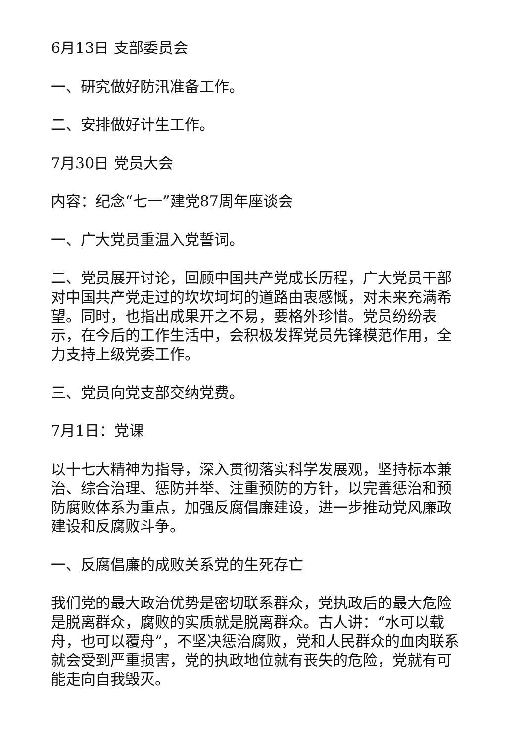6月13日 支部委员会
一、研究做好防汛准备工作。
二、安排做好计生工作。
7月30日 党员大会
内容：纪念“七一”建党87周年座谈会
一、广大党员重温入党誓词。
二、党员展开讨论，回顾中国共产党成长历程，广大党员干部对中国共产党走过的坎坎坷坷的道路由衷感慨，对未来充满希望。同时，也指出成果开之不易，要格外珍惜。党员纷纷表示，在今后的工作生活中，会积极发挥党员先锋模范作用，全力支持上级党委工作。
三、党员向党支部交纳党费。
7月1日：党课
以十七大精神为指导，深入贯彻落实科学发展观，坚持标本兼治、综合治理、惩防并举、注重预防的方针，以完善惩治和预防腐败体系为重点，加强反腐倡廉建设，进一步推动党风廉政建设和反腐败斗争。
一、反腐倡廉的成败关系党的生死存亡
我们党的最大政治优势是密切联系群众，党执政后的最大危险是脱离群众，腐败的实质就是脱离群众。古人讲：“水可以载舟，也可以覆舟”，不坚决惩治腐败，党和人民群众的血肉联系就会受到严重损害，党的执政地位就有丧失的危险，党就有可能走向自我毁灭。